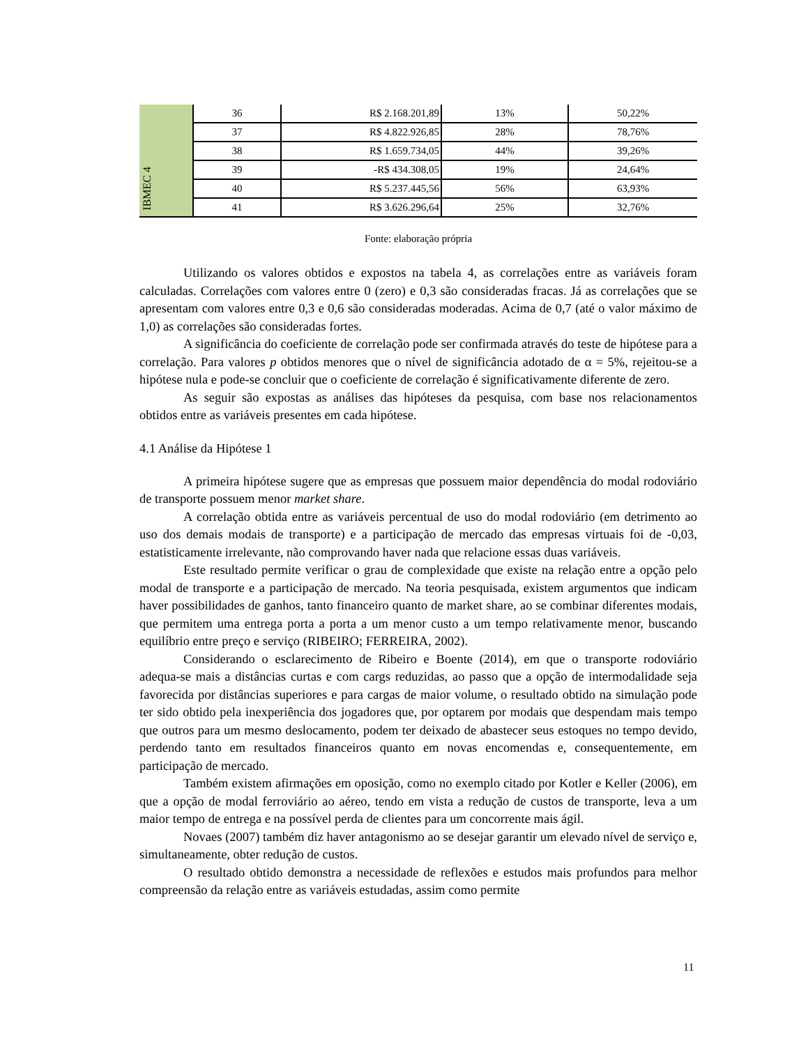| | 36 | R$ 2.168.201,89 | 13% | 50,22% |
| | 37 | R$ 4.822.926,85 | 28% | 78,76% |
| | 38 | R$ 1.659.734,05 | 44% | 39,26% |
| IBMEC 4 | 39 | -R$ 434.308,05 | 19% | 24,64% |
| | 40 | R$ 5.237.445,56 | 56% | 63,93% |
| | 41 | R$ 3.626.296,64 | 25% | 32,76% |
Fonte: elaboração própria
Utilizando os valores obtidos e expostos na tabela 4, as correlações entre as variáveis foram calculadas. Correlações com valores entre 0 (zero) e 0,3 são consideradas fracas. Já as correlações que se apresentam com valores entre 0,3 e 0,6 são consideradas moderadas. Acima de 0,7 (até o valor máximo de 1,0) as correlações são consideradas fortes.
A significância do coeficiente de correlação pode ser confirmada através do teste de hipótese para a correlação. Para valores p obtidos menores que o nível de significância adotado de α = 5%, rejeitou-se a hipótese nula e pode-se concluir que o coeficiente de correlação é significativamente diferente de zero.
As seguir são expostas as análises das hipóteses da pesquisa, com base nos relacionamentos obtidos entre as variáveis presentes em cada hipótese.
4.1 Análise da Hipótese 1
A primeira hipótese sugere que as empresas que possuem maior dependência do modal rodoviário de transporte possuem menor market share.
A correlação obtida entre as variáveis percentual de uso do modal rodoviário (em detrimento ao uso dos demais modais de transporte) e a participação de mercado das empresas virtuais foi de -0,03, estatisticamente irrelevante, não comprovando haver nada que relacione essas duas variáveis.
Este resultado permite verificar o grau de complexidade que existe na relação entre a opção pelo modal de transporte e a participação de mercado. Na teoria pesquisada, existem argumentos que indicam haver possibilidades de ganhos, tanto financeiro quanto de market share, ao se combinar diferentes modais, que permitem uma entrega porta a porta a um menor custo a um tempo relativamente menor, buscando equilíbrio entre preço e serviço (RIBEIRO; FERREIRA, 2002).
Considerando o esclarecimento de Ribeiro e Boente (2014), em que o transporte rodoviário adequa-se mais a distâncias curtas e com cargs reduzidas, ao passo que a opção de intermodalidade seja favorecida por distâncias superiores e para cargas de maior volume, o resultado obtido na simulação pode ter sido obtido pela inexperiência dos jogadores que, por optarem por modais que despendam mais tempo que outros para um mesmo deslocamento, podem ter deixado de abastecer seus estoques no tempo devido, perdendo tanto em resultados financeiros quanto em novas encomendas e, consequentemente, em participação de mercado.
Também existem afirmações em oposição, como no exemplo citado por Kotler e Keller (2006), em que a opção de modal ferroviário ao aéreo, tendo em vista a redução de custos de transporte, leva a um maior tempo de entrega e na possível perda de clientes para um concorrente mais ágil.
Novaes (2007) também diz haver antagonismo ao se desejar garantir um elevado nível de serviço e, simultaneamente, obter redução de custos.
O resultado obtido demonstra a necessidade de reflexões e estudos mais profundos para melhor compreensão da relação entre as variáveis estudadas, assim como permite
11